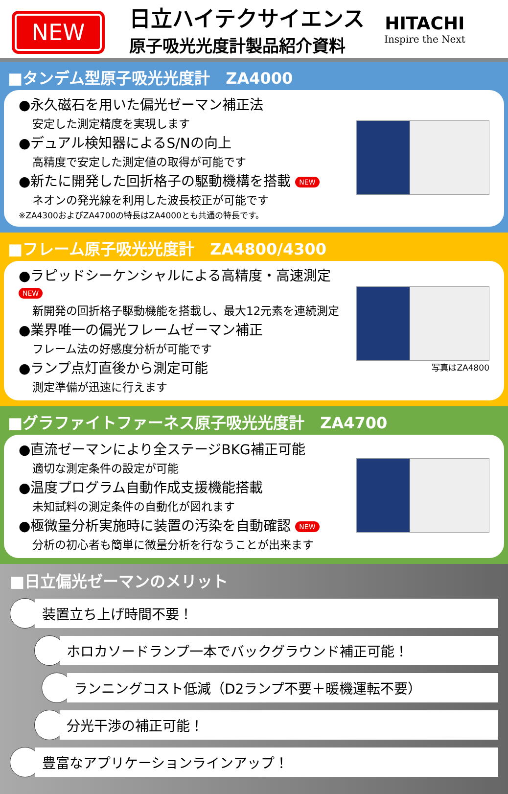NEW
日立ハイテクサイエンス
原子吸光光度計製品紹介資料
HITACHI
Inspire the Next
■タンデム型原子吸光光度計　ZA4000
●永久磁石を用いた偏光ゼーマン補正法
安定した測定精度を実現します
●デュアル検知器によるS/Nの向上
高精度で安定した測定値の取得が可能です
●新たに開発した回折格子の駆動機構を搭載 NEW
ネオンの発光線を利用した波長校正が可能です
※ZA4300およびZA4700の特長はZA4000とも共通の特長です。
■フレーム原子吸光光度計　ZA4800/4300
●ラピッドシーケンシャルによる高精度・高速測定 NEW
新開発の回折格子駆動機能を搭載し、最大12元素を連続測定
●業界唯一の偏光フレームゼーマン補正
フレーム法の好感度分析が可能です
●ランプ点灯直後から測定可能
測定準備が迅速に行えます
写真はZA4800
■グラファイトファーネス原子吸光光度計　ZA4700
●直流ゼーマンにより全ステージBKG補正可能
適切な測定条件の設定が可能
●温度プログラム自動作成支援機能搭載
未知試料の測定条件の自動化が図れます
●極微量分析実施時に装置の汚染を自動確認 NEW
分析の初心者も簡単に微量分析を行なうことが出来ます
■日立偏光ゼーマンのメリット
装置立ち上げ時間不要！
ホロカソードランプ一本でバックグラウンド補正可能！
ランニングコスト低減（D2ランプ不要＋暖機運転不要）
分光干渉の補正可能！
豊富なアプリケーションラインアップ！